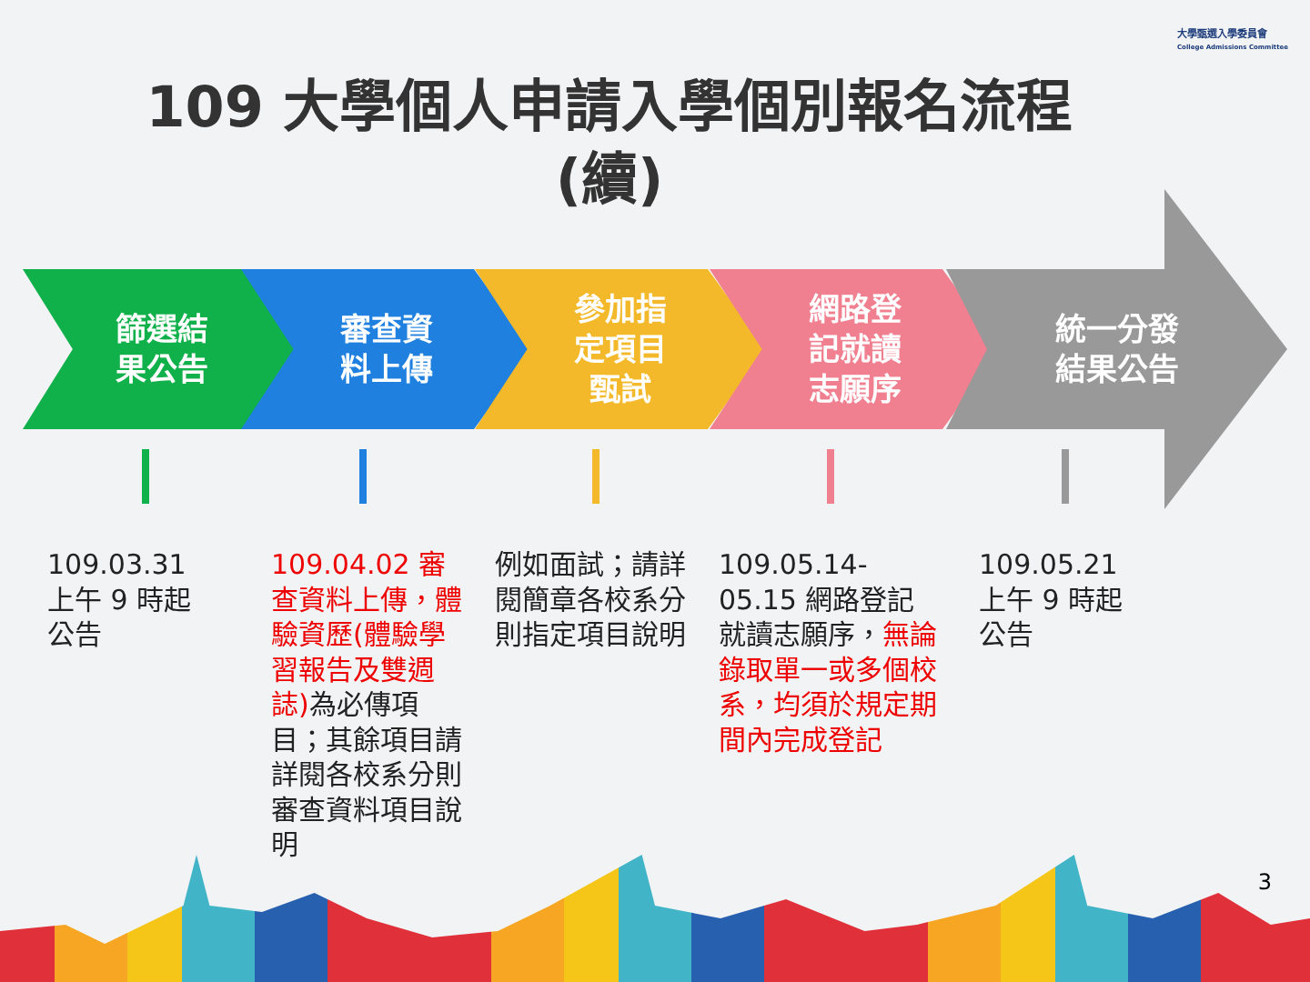大學甄選入學委員會
College Admissions Committee
109 大學個人申請入學個別報名流程
(續)
篩選結
果公告
審查資
料上傳
參加指
定項目
甄試
網路登
記就讀
志願序
統一分發
結果公告
109.03.31
上午 9 時起
公告
109.04.02 審查資料上傳，體驗資歷(體驗學習報告及雙週誌) 為必傳項目；其餘項目請詳閱各校系分則審查資料項目說明
例如面試；請詳閱簡章各校系分則指定項目說明
109.05.14-05.15 網路登記就讀志願序，無論錄取單一或多個校系，均須於規定期間內完成登記
109.05.21
上午 9 時起
公告
3